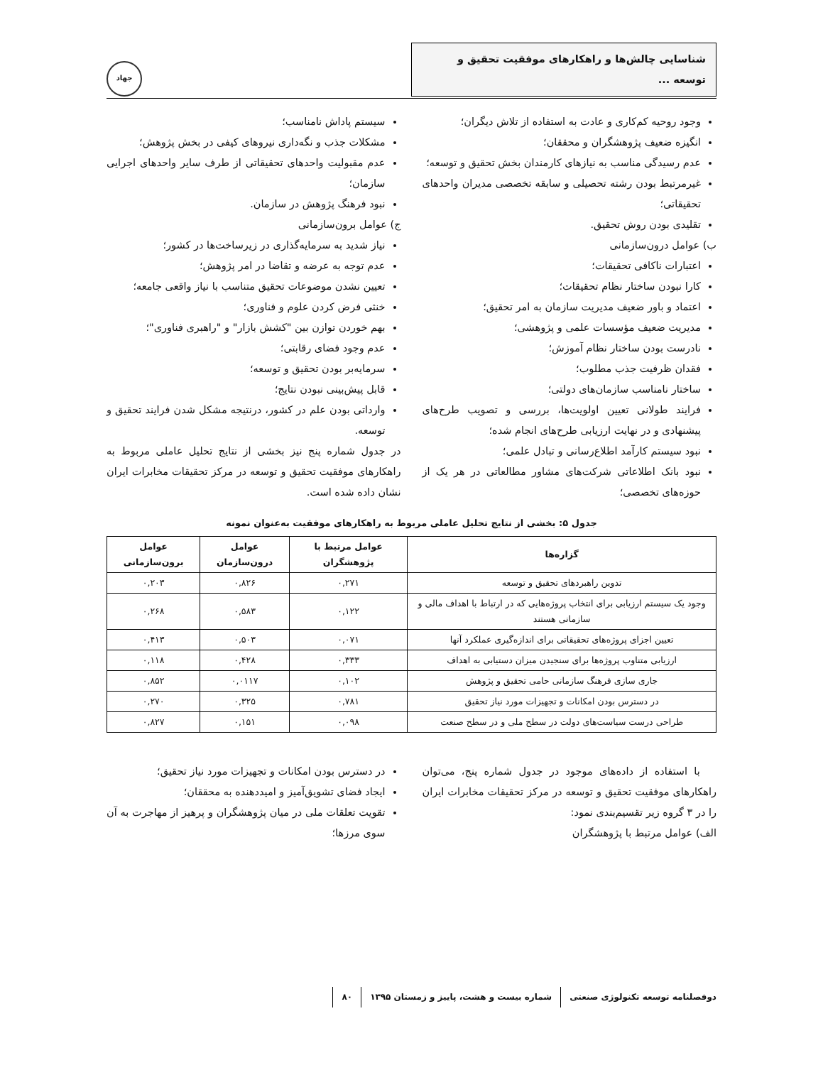شناسایی چالش‌ها و راهکارهای موفقیت تحقیق و توسعه ...
جهاد
وجود روحیه کم‌کاری و عادت به استفاده از تلاش دیگران؛
انگیزه ضعیف پژوهشگران و محققان؛
عدم رسیدگی مناسب به نیازهای کارمندان بخش تحقیق و توسعه؛
غیرمرتبط بودن رشته تحصیلی و سابقه تخصصی مدیران واحدهای تحقیقاتی؛
تقلیدی بودن روش تحقیق.
ب) عوامل درون‌سازمانی
اعتبارات ناکافی تحقیقات؛
کارا نبودن ساختار نظام تحقیقات؛
اعتماد و باور ضعیف مدیریت سازمان به امر تحقیق؛
مدیریت ضعیف مؤسسات علمی و پژوهشی؛
نادرست بودن ساختار نظام آموزش؛
فقدان ظرفیت جذب مطلوب؛
ساختار نامناسب سازمان‌های دولتی؛
فرایند طولانی تعیین اولویت‌ها، بررسی و تصویب طرح‌های پیشنهادی و در نهایت ارزیابی طرح‌های انجام شده؛
نبود سیستم کارآمد اطلاع‌رسانی و تبادل علمی؛
نبود بانک اطلاعاتی شرکت‌های مشاور مطالعاتی در هر یک از حوزه‌های تخصصی؛
سیستم پاداش نامناسب؛
مشکلات جذب و نگه‌داری نیروهای کیفی در بخش پژوهش؛
عدم مقبولیت واحدهای تحقیقاتی از طرف سایر واحدهای اجرایی سازمان؛
نبود فرهنگ پژوهش در سازمان.
ج) عوامل برون‌سازمانی
نیاز شدید به سرمایه‌گذاری در زیرساخت‌ها در کشور؛
عدم توجه به عرضه و تقاضا در امر پژوهش؛
تعیین نشدن موضوعات تحقیق متناسب با نیاز واقعی جامعه؛
خنثی فرض کردن علوم و فناوری؛
بهم خوردن توازن بین "کشش بازار" و "راهبری فناوری"؛
عدم وجود فضای رقابتی؛
سرمایه‌بر بودن تحقیق و توسعه؛
قابل پیش‌بینی نبودن نتایج؛
وارداتی بودن علم در کشور، درنتیجه مشکل شدن فرایند تحقیق و توسعه.
در جدول شماره پنج نیز بخشی از نتایج تحلیل عاملی مربوط به راهکارهای موفقیت تحقیق و توسعه در مرکز تحقیقات مخابرات ایران نشان داده شده است.
جدول ۵: بخشی از نتایج تحلیل عاملی مربوط به راهکارهای موفقیت به‌عنوان نمونه
| گزاره‌ها | عوامل مرتبط با پژوهشگران | عوامل درون‌سازمان | عوامل برون‌سازمانی |
| --- | --- | --- | --- |
| تدوین راهبردهای تحقیق و توسعه | ۰,۲۷۱ | ۰,۸۲۶ | ۰,۲۰۳ |
| وجود یک سیستم ارزیابی برای انتخاب پروژه‌هایی که در ارتباط با اهداف مالی و سازمانی هستند | ۰,۱۲۲ | ۰,۵۸۳ | ۰,۲۶۸ |
| تعیین اجزای پروژه‌های تحقیقاتی برای اندازه‌گیری عملکرد آنها | ۰,۰۷۱ | ۰,۵۰۳ | ۰,۴۱۳ |
| ارزیابی متناوب پروژه‌ها برای سنجیدن میزان دستیابی به اهداف | ۰,۳۳۳ | ۰,۴۲۸ | ۰,۱۱۸ |
| جاری سازی فرهنگ سازمانی حامی تحقیق و پژوهش | ۰,۱۰۲ | ۰,۰۱۱۷ | ۰,۸۵۲ |
| در دسترس بودن امکانات و تجهیزات مورد نیاز تحقیق | ۰,۷۸۱ | ۰,۳۲۵ | ۰,۲۷۰ |
| طراحی درست سیاست‌های دولت در سطح ملی و در سطح صنعت | ۰,۰۹۸ | ۰,۱۵۱ | ۰,۸۲۷ |
با استفاده از داده‌های موجود در جدول شماره پنج، می‌توان راهکارهای موفقیت تحقیق و توسعه در مرکز تحقیقات مخابرات ایران را در ۳ گروه زیر تقسیم‌بندی نمود:
الف) عوامل مرتبط با پژوهشگران
در دسترس بودن امکانات و تجهیزات مورد نیاز تحقیق؛
ایجاد فضای تشویق‌آمیز و امیددهنده به محققان؛
تقویت تعلقات ملی در میان پژوهشگران و پرهیز از مهاجرت به آن سوی مرزها؛
دوفصلنامه توسعه تکنولوژی صنعتی شماره بیست و هشت، پاییز و زمستان ۱۳۹۵ ۸۰